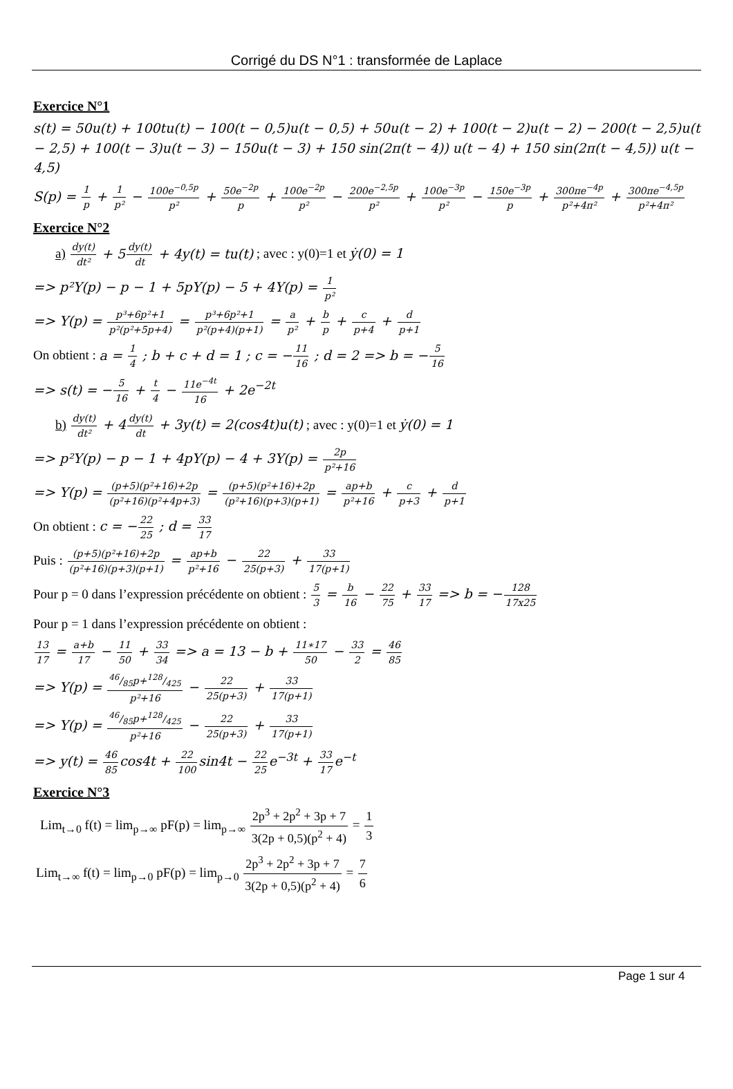Corrigé du DS N°1 : transformée de Laplace
Exercice N°1
s(t) = 50u(t) + 100tu(t) − 100(t − 0,5)u(t − 0,5) + 50u(t − 2) + 100(t − 2)u(t − 2) − 200(t − 2,5)u(t − 2,5) + 100(t − 3)u(t − 3) − 150u(t − 3) + 150 sin(2π(t − 4)) u(t − 4) + 150 sin(2π(t − 4,5)) u(t − 4,5)
S(p) = 1 p + 1 p² − 100e<sup>−0,5p</sup> p² + 50e<sup>−2p</sup> p + 100e<sup>−2p</sup> p² − 200e<sup>−2,5p</sup> p² + 100e<sup>−3p</sup> p² − 150e<sup>−3p</sup> p + 300πe<sup>−4p</sup> p²+4π² + 300πe<sup>−4,5p</sup> p²+4π²
Exercice N°2
a) dy(t) dt² + 5dy(t) dt + 4y(t) = tu(t) ; avec : y(0)=1 et ẏ(0) = 1
=> p²Y(p) − p − 1 + 5pY(p) − 5 + 4Y(p) = 1 p²
=> Y(p) = p³+6p²+1 p²(p²+5p+4) = p³+6p²+1 p²(p+4)(p+1) = a p² + b p + c p+4 + d p+1
On obtient : a = 1 4 ; b + c + d = 1 ; c = −11 16 ; d = 2 => b = −5 16
=> s(t) = −5 16 + t 4 − 11e<sup>−4t</sup> 16 + 2e<sup>−2t</sup>
b) dy(t) dt² + 4dy(t) dt + 3y(t) = 2(cos4t)u(t) ; avec : y(0)=1 et ẏ(0) = 1
=> p²Y(p) − p − 1 + 4pY(p) − 4 + 3Y(p) = 2p p²+16
=> Y(p) = (p+5)(p²+16)+2p (p²+16)(p²+4p+3) = (p+5)(p²+16)+2p (p²+16)(p+3)(p+1) = ap+b p²+16 + c p+3 + d p+1
On obtient : c = −22 25 ; d = 33 17
Puis : (p+5)(p²+16)+2p (p²+16)(p+3)(p+1) = ap+b p²+16 − 22 25(p+3) + 33 17(p+1)
Pour p = 0 dans l’expression précédente on obtient : 5 3 = b 16 − 22 75 + 33 17 => b = −128 17x25
Pour p = 1 dans l’expression précédente on obtient :
13 17 = a+b 17 − 11 50 + 33 34 => a = 13 − b + 11∗17 50 − 33 2 = 46 85
=> Y(p) = 46/85p+128/425 p²+16 − 22 25(p+3) + 33 17(p+1)
=> Y(p) = 46/85p+128/425 p²+16 − 22 25(p+3) + 33 17(p+1)
=> y(t) = 46 85cos4t + 22 100sin4t − 22 25e<sup>−3t</sup> + 33 17e<sup>−t</sup>
Exercice N°3
Lim<sub>t→0</sub> f(t) = lim<sub>p→∞</sub> pF(p) = lim<sub>p→∞</sub> 2p<sup>3</sup> + 2p<sup>2</sup> + 3p + 7 3(2p + 0,5)(p<sup>2</sup> + 4) = 1 3
Lim<sub>t→∞</sub> f(t) = lim<sub>p→0</sub> pF(p) = lim<sub>p→0</sub> 2p<sup>3</sup> + 2p<sup>2</sup> + 3p + 7 3(2p + 0,5)(p<sup>2</sup> + 4) = 7 6
Page 1 sur 4